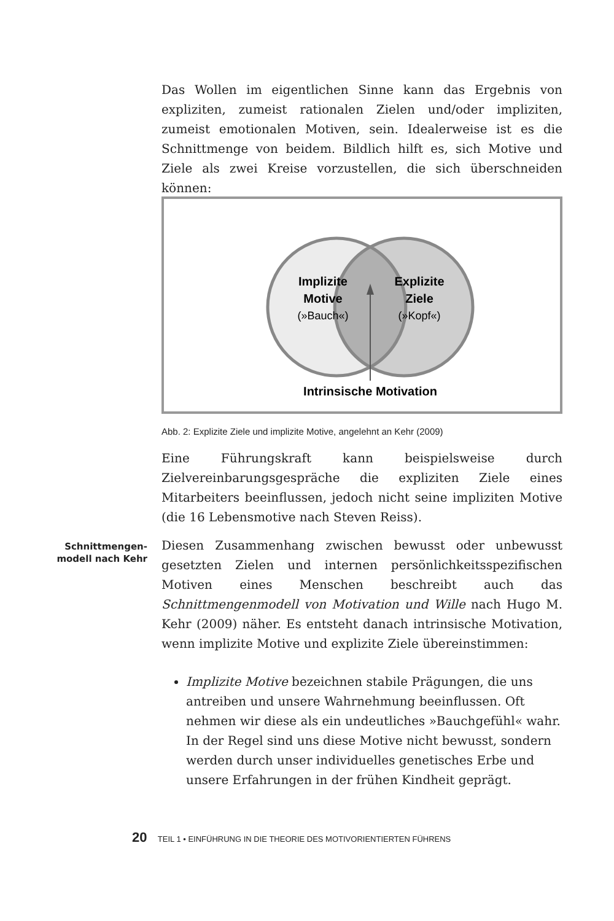Das Wollen im eigentlichen Sinne kann das Ergebnis von expliziten, zumeist rationalen Zielen und/oder impliziten, zumeist emotionalen Motiven, sein. Idealerweise ist es die Schnittmenge von beidem. Bildlich hilft es, sich Motive und Ziele als zwei Kreise vorzustellen, die sich überschneiden können:
Implizite
Motive
(»Bauch«)
Explizite
Ziele
(»Kopf«)
Intrinsische Motivation
Abb. 2: Explizite Ziele und implizite Motive, angelehnt an Kehr (2009)
Eine Führungskraft kann beispielsweise durch Zielvereinbarungsgespräche die expliziten Ziele eines Mitarbeiters beeinflussen, jedoch nicht seine impliziten Motive (die 16 Lebensmotive nach Steven Reiss).
Schnittmengen-
modell nach Kehr
Diesen Zusammenhang zwischen bewusst oder unbewusst gesetzten Zielen und internen persönlichkeitsspezifischen Motiven eines Menschen beschreibt auch das Schnittmengenmodell von Motivation und Wille nach Hugo M. Kehr (2009) näher. Es entsteht danach intrinsische Motivation, wenn implizite Motive und explizite Ziele übereinstimmen:
Implizite Motive bezeichnen stabile Prägungen, die uns antreiben und unsere Wahrnehmung beeinflussen. Oft nehmen wir diese als ein undeutliches »Bauchgefühl« wahr. In der Regel sind uns diese Motive nicht bewusst, sondern werden durch unser individuelles genetisches Erbe und unsere Erfahrungen in der frühen Kindheit geprägt.
20 TEIL 1 • EINFÜHRUNG IN DIE THEORIE DES MOTIVORIENTIERTEN FÜHRENS